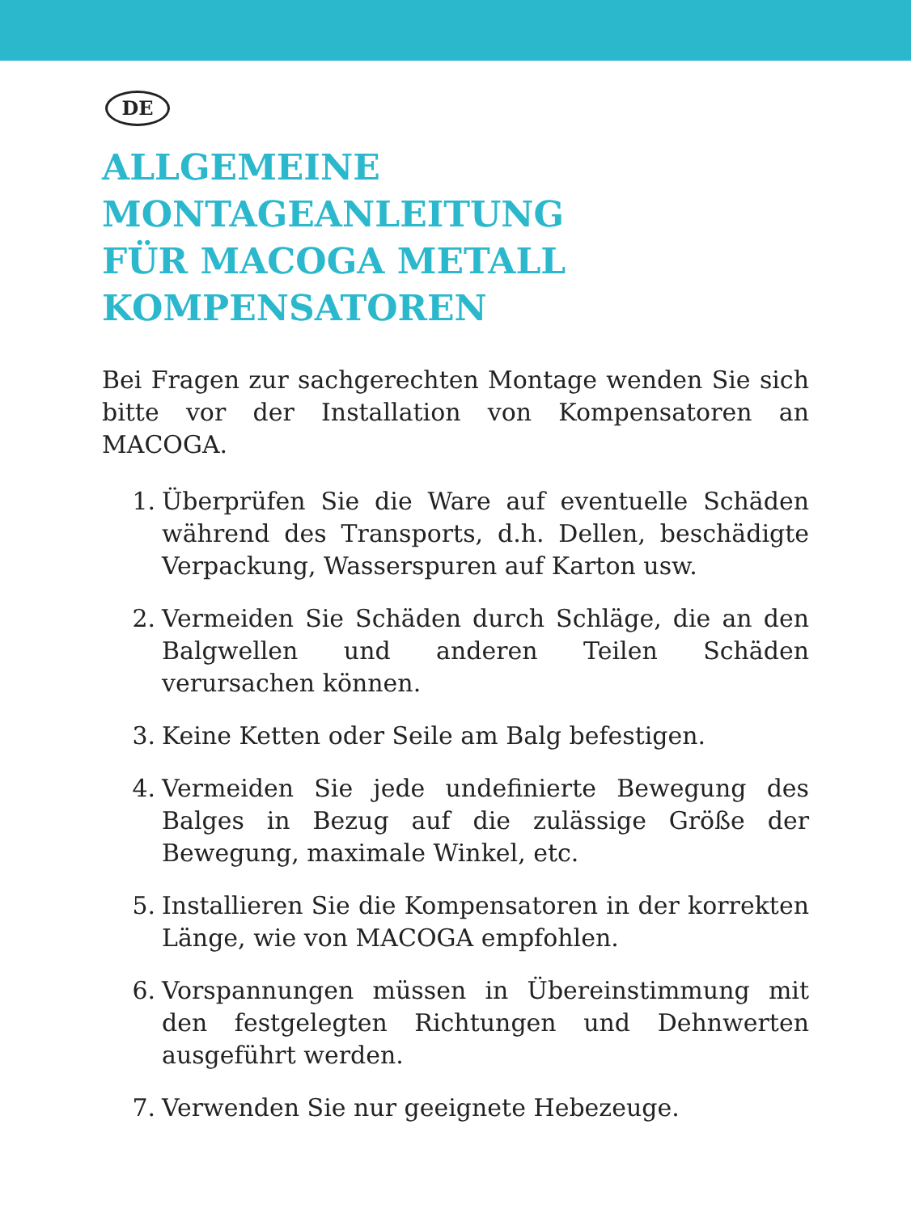DE
ALLGEMEINE
MONTAGEANLEITUNG
FÜR MACOGA METALL
KOMPENSATOREN
Bei Fragen zur sachgerechten Montage wenden Sie sich bitte vor der Installation von Kompensatoren an MACOGA.
1. Überprüfen Sie die Ware auf eventuelle Schäden während des Transports, d.h. Dellen, beschädigte Verpackung, Wasserspuren auf Karton usw.
2. Vermeiden Sie Schäden durch Schläge, die an den Balgwellen und anderen Teilen Schäden verursachen können.
3. Keine Ketten oder Seile am Balg befestigen.
4. Vermeiden Sie jede undefinierte Bewegung des Balges in Bezug auf die zulässige Größe der Bewegung, maximale Winkel, etc.
5. Installieren Sie die Kompensatoren in der korrekten Länge, wie von MACOGA empfohlen.
6. Vorspannungen müssen in Übereinstimmung mit den festgelegten Richtungen und Dehnwerten ausgeführt werden.
7. Verwenden Sie nur geeignete Hebezeuge.